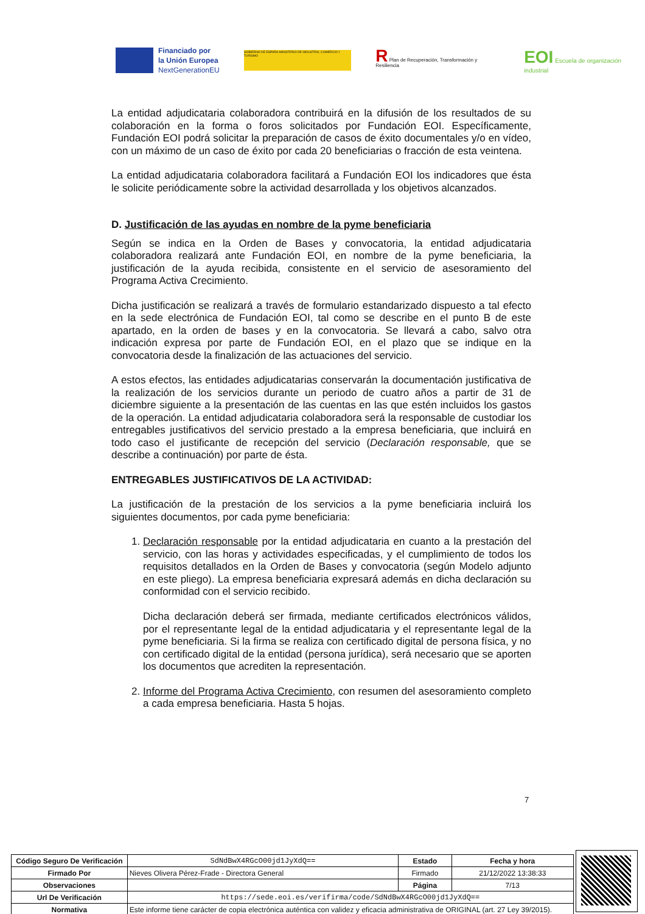Financiado por
la Unión Europea
NextGenerationEU
GOBIERNO DE ESPAÑA MINISTERIO DE INDUSTRIA, COMERCIO Y TURISMO
R Plan de Recuperación, Transformación y Resiliencia
EOI Escuela de organización industrial
La entidad adjudicataria colaboradora contribuirá en la difusión de los resultados de su colaboración en la forma o foros solicitados por Fundación EOI. Específicamente, Fundación EOI podrá solicitar la preparación de casos de éxito documentales y/o en vídeo, con un máximo de un caso de éxito por cada 20 beneficiarias o fracción de esta veintena.
La entidad adjudicataria colaboradora facilitará a Fundación EOI los indicadores que ésta le solicite periódicamente sobre la actividad desarrollada y los objetivos alcanzados.
D. Justificación de las ayudas en nombre de la pyme beneficiaria
Según se indica en la Orden de Bases y convocatoria, la entidad adjudicataria colaboradora realizará ante Fundación EOI, en nombre de la pyme beneficiaria, la justificación de la ayuda recibida, consistente en el servicio de asesoramiento del Programa Activa Crecimiento.
Dicha justificación se realizará a través de formulario estandarizado dispuesto a tal efecto en la sede electrónica de Fundación EOI, tal como se describe en el punto B de este apartado, en la orden de bases y en la convocatoria. Se llevará a cabo, salvo otra indicación expresa por parte de Fundación EOI, en el plazo que se indique en la convocatoria desde la finalización de las actuaciones del servicio.
A estos efectos, las entidades adjudicatarias conservarán la documentación justificativa de la realización de los servicios durante un periodo de cuatro años a partir de 31 de diciembre siguiente a la presentación de las cuentas en las que estén incluidos los gastos de la operación. La entidad adjudicataria colaboradora será la responsable de custodiar los entregables justificativos del servicio prestado a la empresa beneficiaria, que incluirá en todo caso el justificante de recepción del servicio (Declaración responsable, que se describe a continuación) por parte de ésta.
ENTREGABLES JUSTIFICATIVOS DE LA ACTIVIDAD:
La justificación de la prestación de los servicios a la pyme beneficiaria incluirá los siguientes documentos, por cada pyme beneficiaria:
1. Declaración responsable por la entidad adjudicataria en cuanto a la prestación del servicio, con las horas y actividades especificadas, y el cumplimiento de todos los requisitos detallados en la Orden de Bases y convocatoria (según Modelo adjunto en este pliego). La empresa beneficiaria expresará además en dicha declaración su conformidad con el servicio recibido.
Dicha declaración deberá ser firmada, mediante certificados electrónicos válidos, por el representante legal de la entidad adjudicataria y el representante legal de la pyme beneficiaria. Si la firma se realiza con certificado digital de persona física, y no con certificado digital de la entidad (persona jurídica), será necesario que se aporten los documentos que acrediten la representación.
2. Informe del Programa Activa Crecimiento, con resumen del asesoramiento completo a cada empresa beneficiaria. Hasta 5 hojas.
7
| Código Seguro De Verificación | SdNdBwX4RGcO00jd1JyXdQ== | Estado | Fecha y hora |
| Firmado Por | Nieves Olivera Pérez-Frade - Directora General | Firmado | 21/12/2022 13:38:33 |
| Observaciones | | Página | 7/13 |
| Url De Verificación | https://sede.eoi.es/verifirma/code/SdNdBwX4RGcO00jd1JyXdQ== | | |
| Normativa | Este informe tiene carácter de copia electrónica auténtica con validez y eficacia administrativa de ORIGINAL (art. 27 Ley 39/2015). | | |